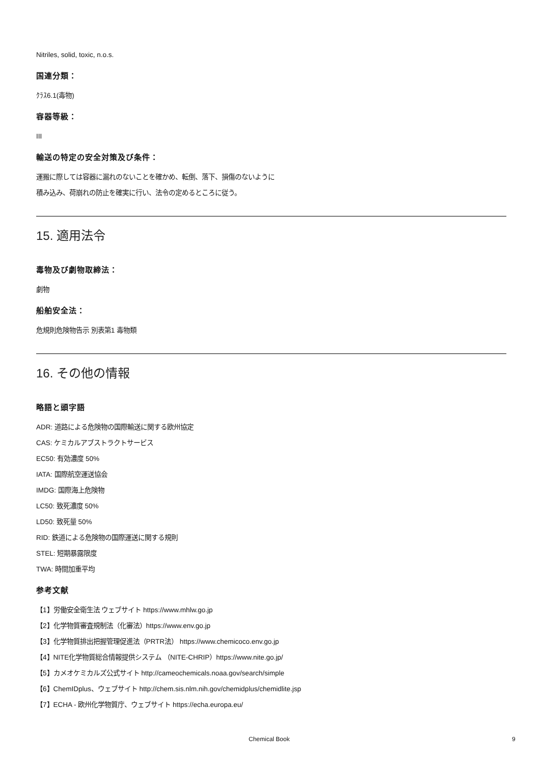Nitriles, solid, toxic, n.o.s.
国連分類：
ｸﾗｽ6.1(毒物)
容器等級：
III
輸送の特定の安全対策及び条件：
運搬に際しては容器に漏れのないことを確かめ、転倒、落下、損傷のないように
積み込み、荷崩れの防止を確実に行い、法令の定めるところに従う。
15. 適用法令
毒物及び劇物取締法：
劇物
船舶安全法：
危規則危険物告示 別表第1 毒物類
16. その他の情報
略語と頭字語
ADR: 道路による危険物の国際輸送に関する欧州協定
CAS: ケミカルアブストラクトサービス
EC50: 有効濃度 50%
IATA: 国際航空運送協会
IMDG: 国際海上危険物
LC50: 致死濃度 50%
LD50: 致死量 50%
RID: 鉄道による危険物の国際運送に関する規則
STEL: 短期暴露限度
TWA: 時間加重平均
参考文献
【1】労働安全衛生法 ウェブサイト https://www.mhlw.go.jp
【2】化学物質審査規制法（化審法）https://www.env.go.jp
【3】化学物質排出把握管理促進法（PRTR法） https://www.chemicoco.env.go.jp
【4】NITE化学物質総合情報提供システム （NITE-CHRIP）https://www.nite.go.jp/
【5】カメオケミカルズ公式サイト http://cameochemicals.noaa.gov/search/simple
【6】ChemIDplus、ウェブサイト http://chem.sis.nlm.nih.gov/chemidplus/chemidlite.jsp
【7】ECHA - 欧州化学物質庁、ウェブサイト https://echa.europa.eu/
Chemical Book 9